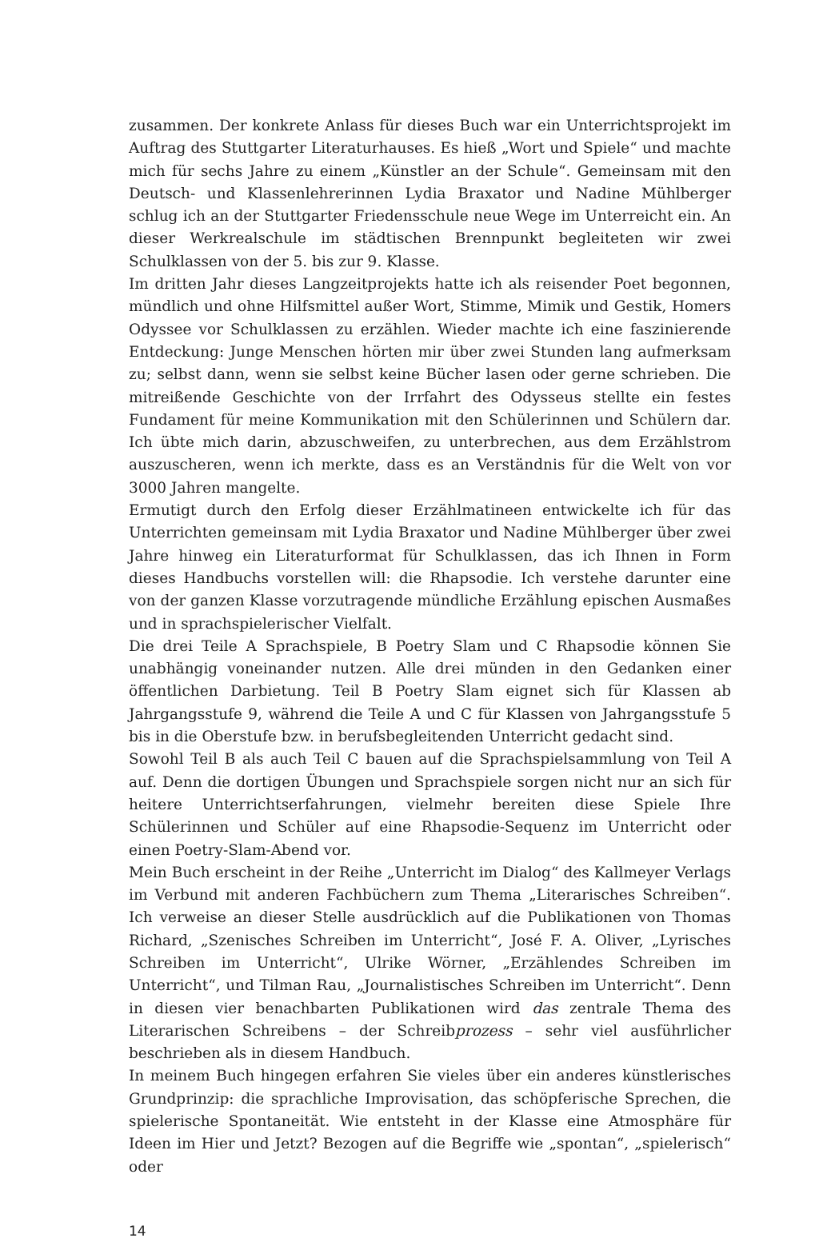zusammen. Der konkrete Anlass für dieses Buch war ein Unterrichtsprojekt im Auftrag des Stuttgarter Literaturhauses. Es hieß „Wort und Spiele“ und machte mich für sechs Jahre zu einem „Künstler an der Schule“. Gemeinsam mit den Deutsch- und Klassenlehrerinnen Lydia Braxator und Nadine Mühlberger schlug ich an der Stuttgarter Friedensschule neue Wege im Unterreicht ein. An dieser Werkrealschule im städtischen Brennpunkt begleiteten wir zwei Schulklassen von der 5. bis zur 9. Klasse.
Im dritten Jahr dieses Langzeitprojekts hatte ich als reisender Poet begonnen, mündlich und ohne Hilfsmittel außer Wort, Stimme, Mimik und Gestik, Homers Odyssee vor Schulklassen zu erzählen. Wieder machte ich eine faszinierende Entdeckung: Junge Menschen hörten mir über zwei Stunden lang aufmerksam zu; selbst dann, wenn sie selbst keine Bücher lasen oder gerne schrieben. Die mitreißende Geschichte von der Irrfahrt des Odysseus stellte ein festes Fundament für meine Kommunikation mit den Schülerinnen und Schülern dar. Ich übte mich darin, abzuschweifen, zu unterbrechen, aus dem Erzählstrom auszuscheren, wenn ich merkte, dass es an Verständnis für die Welt von vor 3000 Jahren mangelte.
Ermutigt durch den Erfolg dieser Erzählmatineen entwickelte ich für das Unterrichten gemeinsam mit Lydia Braxator und Nadine Mühlberger über zwei Jahre hinweg ein Literaturformat für Schulklassen, das ich Ihnen in Form dieses Handbuchs vorstellen will: die Rhapsodie. Ich verstehe darunter eine von der ganzen Klasse vorzutragende mündliche Erzählung epischen Ausmaßes und in sprachspielerischer Vielfalt.
Die drei Teile A Sprachspiele, B Poetry Slam und C Rhapsodie können Sie unabhängig voneinander nutzen. Alle drei münden in den Gedanken einer öffentlichen Darbietung. Teil B Poetry Slam eignet sich für Klassen ab Jahrgangsstufe 9, während die Teile A und C für Klassen von Jahrgangsstufe 5 bis in die Oberstufe bzw. in berufsbegleitenden Unterricht gedacht sind.
Sowohl Teil B als auch Teil C bauen auf die Sprachspielsammlung von Teil A auf. Denn die dortigen Übungen und Sprachspiele sorgen nicht nur an sich für heitere Unterrichtserfahrungen, vielmehr bereiten diese Spiele Ihre Schülerinnen und Schüler auf eine Rhapsodie-Sequenz im Unterricht oder einen Poetry-Slam-Abend vor.
Mein Buch erscheint in der Reihe „Unterricht im Dialog“ des Kallmeyer Verlags im Verbund mit anderen Fachbüchern zum Thema „Literarisches Schreiben“. Ich verweise an dieser Stelle ausdrücklich auf die Publikationen von Thomas Richard, „Szenisches Schreiben im Unterricht“, José F. A. Oliver, „Lyrisches Schreiben im Unterricht“, Ulrike Wörner, „Erzählendes Schreiben im Unterricht“, und Tilman Rau, „Journalistisches Schreiben im Unterricht“. Denn in diesen vier benachbarten Publikationen wird das zentrale Thema des Literarischen Schreibens – der Schreibprozess – sehr viel ausführlicher beschrieben als in diesem Handbuch.
In meinem Buch hingegen erfahren Sie vieles über ein anderes künstlerisches Grundprinzip: die sprachliche Improvisation, das schöpferische Sprechen, die spielerische Spontaneität. Wie entsteht in der Klasse eine Atmosphäre für Ideen im Hier und Jetzt? Bezogen auf die Begriffe wie „spontan“, „spielerisch“ oder
14